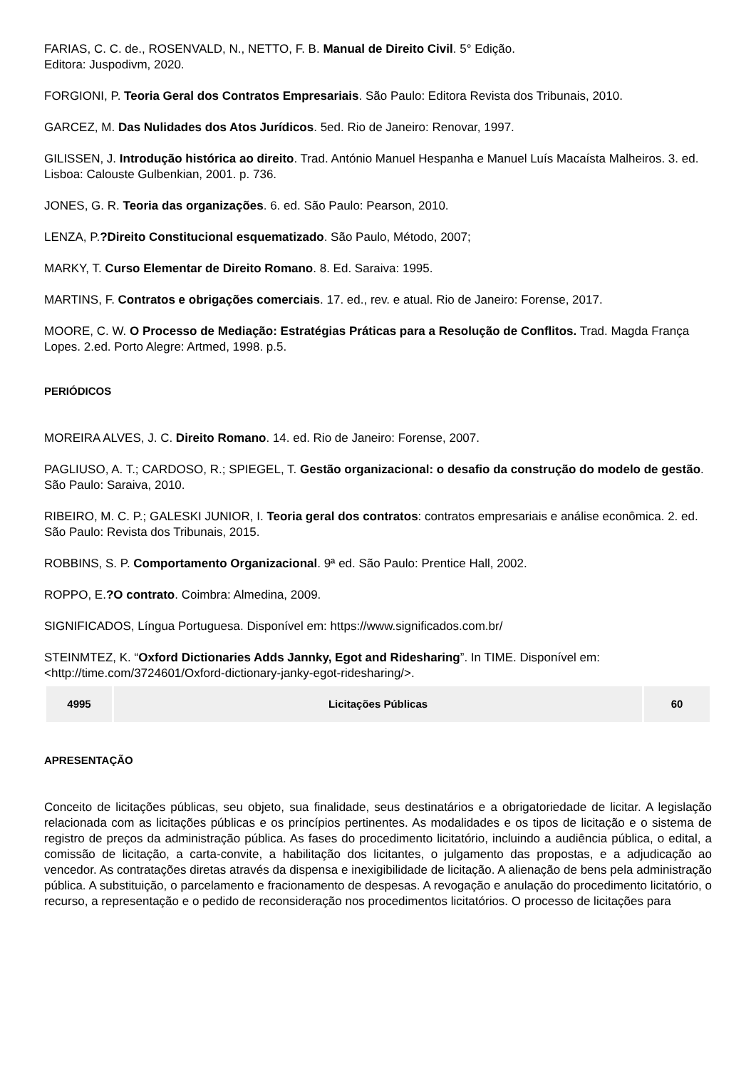FARIAS, C. C. de., ROSENVALD, N., NETTO, F. B. Manual de Direito Civil. 5° Edição.
Editora: Juspodivm, 2020.
FORGIONI, P. Teoria Geral dos Contratos Empresariais. São Paulo: Editora Revista dos Tribunais, 2010.
GARCEZ, M. Das Nulidades dos Atos Jurídicos. 5ed. Rio de Janeiro: Renovar, 1997.
GILISSEN, J. Introdução histórica ao direito. Trad. António Manuel Hespanha e Manuel Luís Macaísta Malheiros. 3. ed. Lisboa: Calouste Gulbenkian, 2001. p. 736.
JONES, G. R. Teoria das organizações. 6. ed. São Paulo: Pearson, 2010.
LENZA, P.?Direito Constitucional esquematizado. São Paulo, Método, 2007;
MARKY, T. Curso Elementar de Direito Romano. 8. Ed. Saraiva: 1995.
MARTINS, F. Contratos e obrigações comerciais. 17. ed., rev. e atual. Rio de Janeiro: Forense, 2017.
MOORE, C. W. O Processo de Mediação: Estratégias Práticas para a Resolução de Conflitos. Trad. Magda França Lopes. 2.ed. Porto Alegre: Artmed, 1998. p.5.
PERIÓDICOS
MOREIRA ALVES, J. C. Direito Romano. 14. ed. Rio de Janeiro: Forense, 2007.
PAGLIUSO, A. T.; CARDOSO, R.; SPIEGEL, T. Gestão organizacional: o desafio da construção do modelo de gestão. São Paulo: Saraiva, 2010.
RIBEIRO, M. C. P.; GALESKI JUNIOR, I. Teoria geral dos contratos: contratos empresariais e análise econômica. 2. ed. São Paulo: Revista dos Tribunais, 2015.
ROBBINS, S. P. Comportamento Organizacional. 9ª ed. São Paulo: Prentice Hall, 2002.
ROPPO, E.?O contrato. Coimbra: Almedina, 2009.
SIGNIFICADOS, Língua Portuguesa. Disponível em: https://www.significados.com.br/
STEINMTEZ, K. “Oxford Dictionaries Adds Jannky, Egot and Ridesharing”. In TIME. Disponível em: <http://time.com/3724601/Oxford-dictionary-janky-egot-ridesharing/>.
| 4995 | Licitações Públicas | 60 |
APRESENTAÇÃO
Conceito de licitações públicas, seu objeto, sua finalidade, seus destinatários e a obrigatoriedade de licitar. A legislação relacionada com as licitações públicas e os princípios pertinentes. As modalidades e os tipos de licitação e o sistema de registro de preços da administração pública. As fases do procedimento licitatório, incluindo a audiência pública, o edital, a comissão de licitação, a carta-convite, a habilitação dos licitantes, o julgamento das propostas, e a adjudicação ao vencedor. As contratações diretas através da dispensa e inexigibilidade de licitação. A alienação de bens pela administração pública. A substituição, o parcelamento e fracionamento de despesas. A revogação e anulação do procedimento licitatório, o recurso, a representação e o pedido de reconsideração nos procedimentos licitatórios. O processo de licitações para